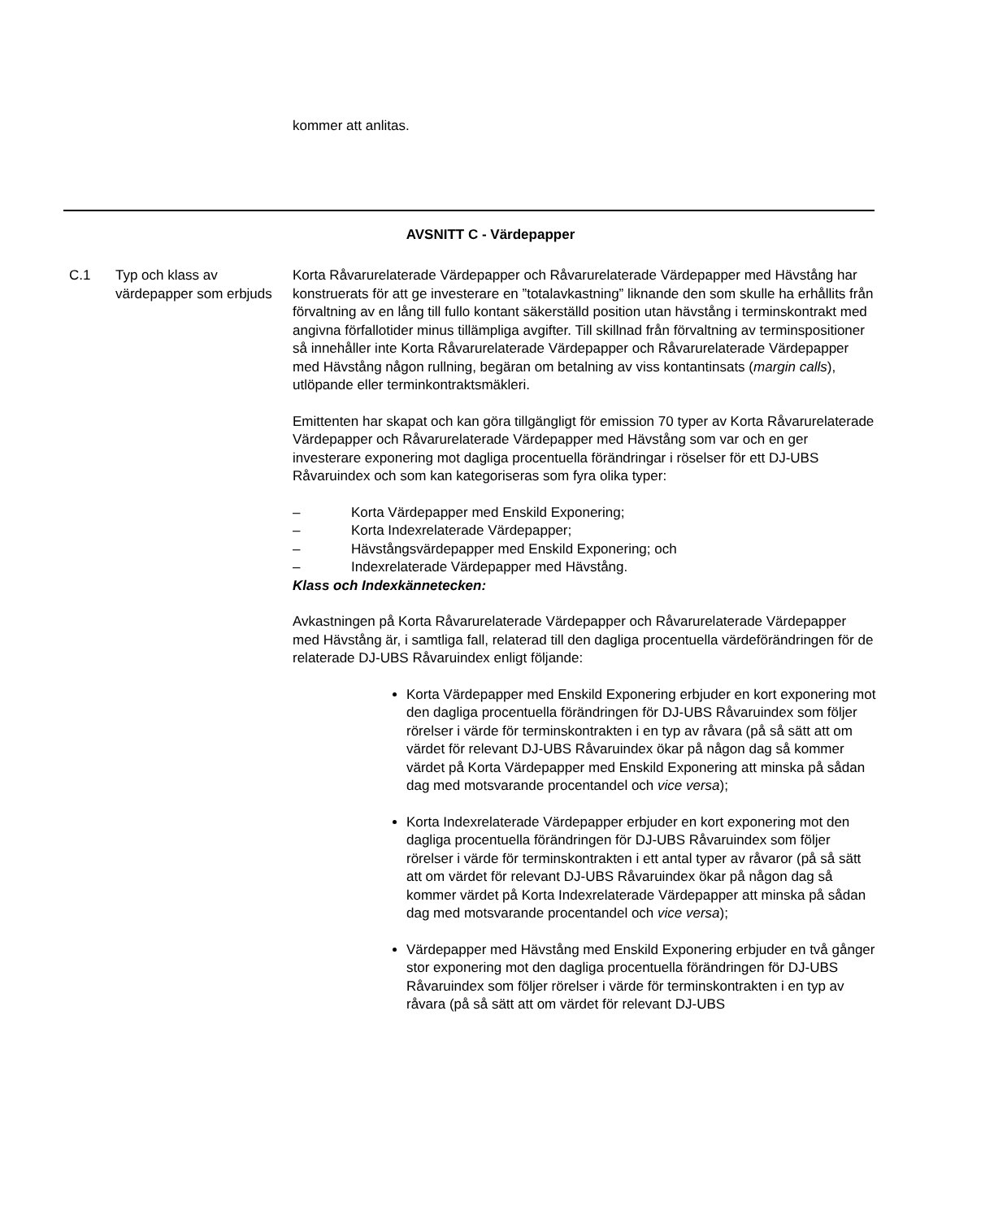kommer att anlitas.
AVSNITT C - Värdepapper
C.1 Typ och klass av värdepapper som erbjuds
Korta Råvarurelaterade Värdepapper och Råvarurelaterade Värdepapper med Hävstång har konstruerats för att ge investerare en ”totalavkastning” liknande den som skulle ha erhållits från förvaltning av en lång till fullo kontant säkerställd position utan hävstång i terminskontrakt med angivna förfallotider minus tillämpliga avgifter. Till skillnad från förvaltning av terminspositioner så innehåller inte Korta Råvarurelaterade Värdepapper och Råvarurelaterade Värdepapper med Hävstång någon rullning, begäran om betalning av viss kontantinsats (margin calls), utlöpande eller terminkontraktsmäkleri.
Emittenten har skapat och kan göra tillgängligt för emission 70 typer av Korta Råvarurelaterade Värdepapper och Råvarurelaterade Värdepapper med Hävstång som var och en ger investerare exponering mot dagliga procentuella förändringar i röselser för ett DJ-UBS Råvaruindex och som kan kategoriseras som fyra olika typer:
– Korta Värdepapper med Enskild Exponering;
– Korta Indexrelaterade Värdepapper;
– Hävstångsvärdepapper med Enskild Exponering; och
– Indexrelaterade Värdepapper med Hävstång.
Klass och Indexkännetecken:
Avkastningen på Korta Råvarurelaterade Värdepapper och Råvarurelaterade Värdepapper med Hävstång är, i samtliga fall, relaterad till den dagliga procentuella värdeförändringen för de relaterade DJ-UBS Råvaruindex enligt följande:
Korta Värdepapper med Enskild Exponering erbjuder en kort exponering mot den dagliga procentuella förändringen för DJ-UBS Råvaruindex som följer rörelser i värde för terminskontrakten i en typ av råvara (på så sätt att om värdet för relevant DJ-UBS Råvaruindex ökar på någon dag så kommer värdet på Korta Värdepapper med Enskild Exponering att minska på sådan dag med motsvarande procentandel och vice versa);
Korta Indexrelaterade Värdepapper erbjuder en kort exponering mot den dagliga procentuella förändringen för DJ-UBS Råvaruindex som följer rörelser i värde för terminskontrakten i ett antal typer av råvaror (på så sätt att om värdet för relevant DJ-UBS Råvaruindex ökar på någon dag så kommer värdet på Korta Indexrelaterade Värdepapper att minska på sådan dag med motsvarande procentandel och vice versa);
Värdepapper med Hävstång med Enskild Exponering erbjuder en två gånger stor exponering mot den dagliga procentuella förändringen för DJ-UBS Råvaruindex som följer rörelser i värde för terminskontrakten i en typ av råvara (på så sätt att om värdet för relevant DJ-UBS